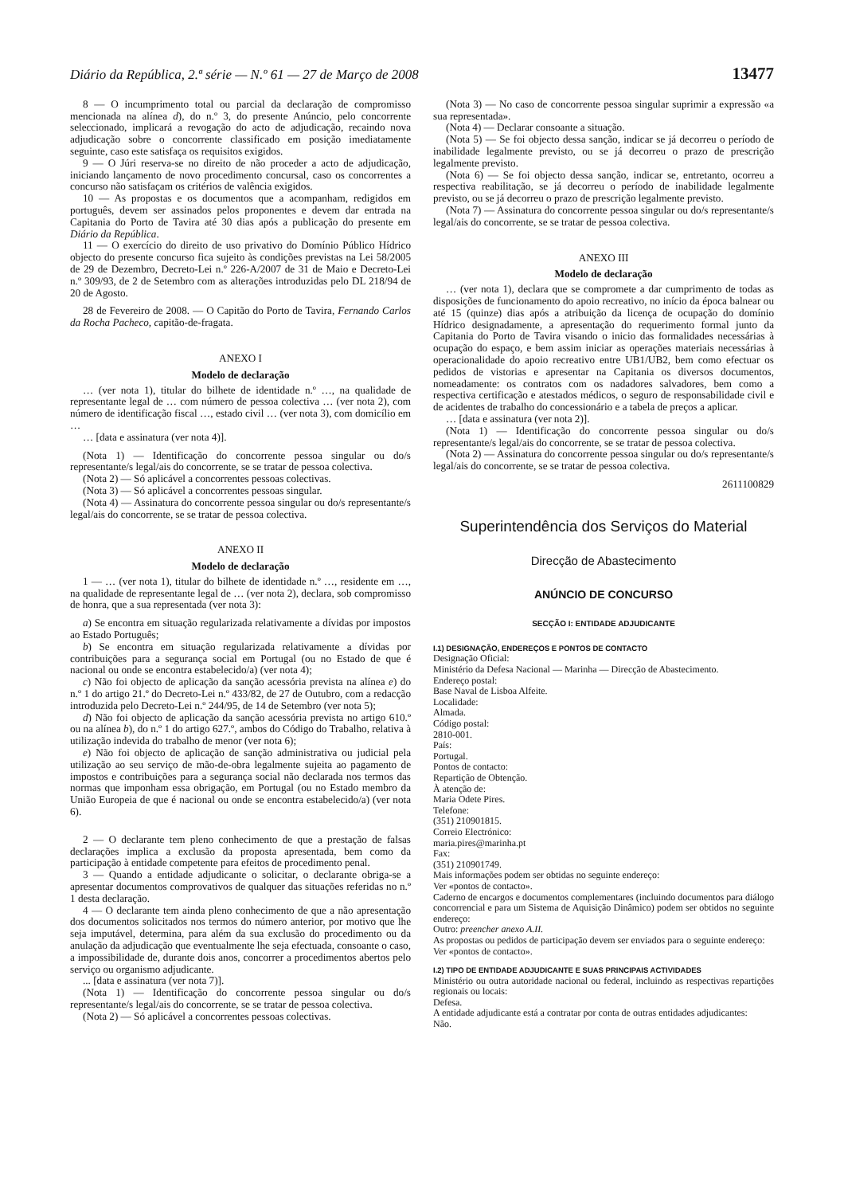Diário da República, 2.ª série — N.º 61 — 27 de Março de 2008 13477
8 — O incumprimento total ou parcial da declaração de compromisso mencionada na alínea d), do n.º 3, do presente Anúncio, pelo concorrente seleccionado, implicará a revogação do acto de adjudicação, recaindo nova adjudicação sobre o concorrente classificado em posição imediatamente seguinte, caso este satisfaça os requisitos exigidos.
9 — O Júri reserva-se no direito de não proceder a acto de adjudicação, iniciando lançamento de novo procedimento concursal, caso os concorrentes a concurso não satisfaçam os critérios de valência exigidos.
10 — As propostas e os documentos que a acompanham, redigidos em português, devem ser assinados pelos proponentes e devem dar entrada na Capitania do Porto de Tavira até 30 dias após a publicação do presente em Diário da República.
11 — O exercício do direito de uso privativo do Domínio Público Hídrico objecto do presente concurso fica sujeito às condições previstas na Lei 58/2005 de 29 de Dezembro, Decreto-Lei n.º 226-A/2007 de 31 de Maio e Decreto-Lei n.º 309/93, de 2 de Setembro com as alterações introduzidas pelo DL 218/94 de 20 de Agosto.
28 de Fevereiro de 2008. — O Capitão do Porto de Tavira, Fernando Carlos da Rocha Pacheco, capitão-de-fragata.
ANEXO I
Modelo de declaração
… (ver nota 1), titular do bilhete de identidade n.º …, na qualidade de representante legal de … com número de pessoa colectiva … (ver nota 2), com número de identificação fiscal …, estado civil … (ver nota 3), com domicílio em …
… [data e assinatura (ver nota 4)].
(Nota 1) — Identificação do concorrente pessoa singular ou do/s representante/s legal/ais do concorrente, se se tratar de pessoa colectiva.
(Nota 2) — Só aplicável a concorrentes pessoas colectivas.
(Nota 3) — Só aplicável a concorrentes pessoas singular.
(Nota 4) — Assinatura do concorrente pessoa singular ou do/s representante/s legal/ais do concorrente, se se tratar de pessoa colectiva.
ANEXO II
Modelo de declaração
1 — … (ver nota 1), titular do bilhete de identidade n.º …, residente em …, na qualidade de representante legal de … (ver nota 2), declara, sob compromisso de honra, que a sua representada (ver nota 3):
a) Se encontra em situação regularizada relativamente a dívidas por impostos ao Estado Português;
b) Se encontra em situação regularizada relativamente a dívidas por contribuições para a segurança social em Portugal (ou no Estado de que é nacional ou onde se encontra estabelecido/a) (ver nota 4);
c) Não foi objecto de aplicação da sanção acessória prevista na alínea e) do n.º 1 do artigo 21.º do Decreto-Lei n.º 433/82, de 27 de Outubro, com a redacção introduzida pelo Decreto-Lei n.º 244/95, de 14 de Setembro (ver nota 5);
d) Não foi objecto de aplicação da sanção acessória prevista no artigo 610.º ou na alínea b), do n.º 1 do artigo 627.º, ambos do Código do Trabalho, relativa à utilização indevida do trabalho de menor (ver nota 6);
e) Não foi objecto de aplicação de sanção administrativa ou judicial pela utilização ao seu serviço de mão-de-obra legalmente sujeita ao pagamento de impostos e contribuições para a segurança social não declarada nos termos das normas que imponham essa obrigação, em Portugal (ou no Estado membro da União Europeia de que é nacional ou onde se encontra estabelecido/a) (ver nota 6).
2 — O declarante tem pleno conhecimento de que a prestação de falsas declarações implica a exclusão da proposta apresentada, bem como da participação à entidade competente para efeitos de procedimento penal.
3 — Quando a entidade adjudicante o solicitar, o declarante obriga-se a apresentar documentos comprovativos de qualquer das situações referidas no n.º 1 desta declaração.
4 — O declarante tem ainda pleno conhecimento de que a não apresentação dos documentos solicitados nos termos do número anterior, por motivo que lhe seja imputável, determina, para além da sua exclusão do procedimento ou da anulação da adjudicação que eventualmente lhe seja efectuada, consoante o caso, a impossibilidade de, durante dois anos, concorrer a procedimentos abertos pelo serviço ou organismo adjudicante.
... [data e assinatura (ver nota 7)].
(Nota 1) — Identificação do concorrente pessoa singular ou do/s representante/s legal/ais do concorrente, se se tratar de pessoa colectiva.
(Nota 2) — Só aplicável a concorrentes pessoas colectivas.
(Nota 3) — No caso de concorrente pessoa singular suprimir a expressão «a sua representada».
(Nota 4) — Declarar consoante a situação.
(Nota 5) — Se foi objecto dessa sanção, indicar se já decorreu o período de inabilidade legalmente previsto, ou se já decorreu o prazo de prescrição legalmente previsto.
(Nota 6) — Se foi objecto dessa sanção, indicar se, entretanto, ocorreu a respectiva reabilitação, se já decorreu o período de inabilidade legalmente previsto, ou se já decorreu o prazo de prescrição legalmente previsto.
(Nota 7) — Assinatura do concorrente pessoa singular ou do/s representante/s legal/ais do concorrente, se se tratar de pessoa colectiva.
ANEXO III
Modelo de declaração
… (ver nota 1), declara que se compromete a dar cumprimento de todas as disposições de funcionamento do apoio recreativo, no início da época balnear ou até 15 (quinze) dias após a atribuição da licença de ocupação do domínio Hídrico designadamente, a apresentação do requerimento formal junto da Capitania do Porto de Tavira visando o inicio das formalidades necessárias à ocupação do espaço, e bem assim iniciar as operações materiais necessárias à operacionalidade do apoio recreativo entre UB1/UB2, bem como efectuar os pedidos de vistorias e apresentar na Capitania os diversos documentos, nomeadamente: os contratos com os nadadores salvadores, bem como a respectiva certificação e atestados médicos, o seguro de responsabilidade civil e de acidentes de trabalho do concessionário e a tabela de preços a aplicar.
… [data e assinatura (ver nota 2)].
(Nota 1) — Identificação do concorrente pessoa singular ou do/s representante/s legal/ais do concorrente, se se tratar de pessoa colectiva.
(Nota 2) — Assinatura do concorrente pessoa singular ou do/s representante/s legal/ais do concorrente, se se tratar de pessoa colectiva.
2611100829
Superintendência dos Serviços do Material
Direcção de Abastecimento
ANÚNCIO DE CONCURSO
SECÇÃO I: ENTIDADE ADJUDICANTE
I.1) DESIGNAÇÃO, ENDEREÇOS E PONTOS DE CONTACTO
Designação Oficial:
Ministério da Defesa Nacional — Marinha — Direcção de Abastecimento.
Endereço postal:
Base Naval de Lisboa Alfeite.
Localidade:
Almada.
Código postal:
2810-001.
País:
Portugal.
Pontos de contacto:
Repartição de Obtenção.
À atenção de:
Maria Odete Pires.
Telefone:
(351) 210901815.
Correio Electrónico:
maria.pires@marinha.pt
Fax:
(351) 210901749.
Mais informações podem ser obtidas no seguinte endereço:
Ver «pontos de contacto».
Caderno de encargos e documentos complementares (incluindo documentos para diálogo concorrencial e para um Sistema de Aquisição Dinâmico) podem ser obtidos no seguinte endereço:
Outro: preencher anexo A.II.
As propostas ou pedidos de participação devem ser enviados para o seguinte endereço:
Ver «pontos de contacto».
I.2) TIPO DE ENTIDADE ADJUDICANTE E SUAS PRINCIPAIS ACTIVIDADES
Ministério ou outra autoridade nacional ou federal, incluindo as respectivas repartições regionais ou locais:
Defesa.
A entidade adjudicante está a contratar por conta de outras entidades adjudicantes:
Não.